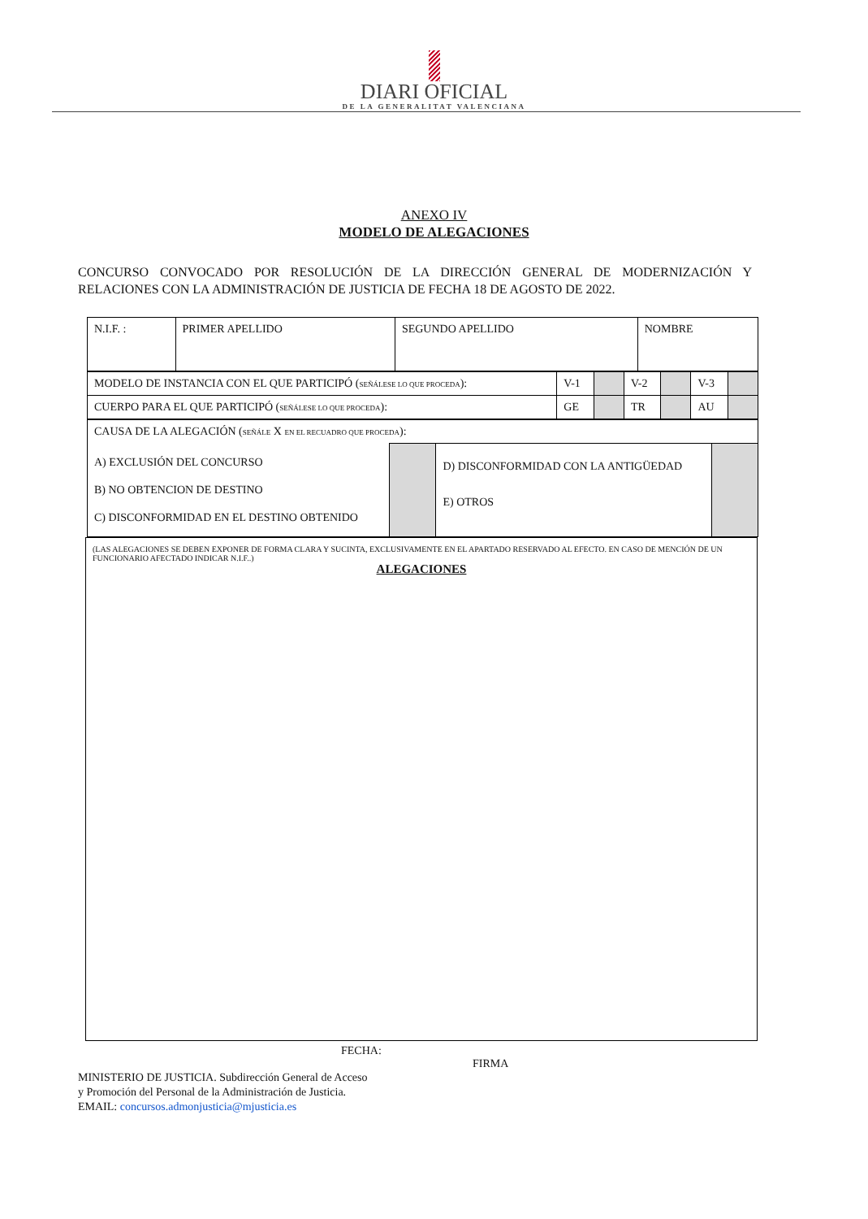DIARI OFICIAL
DE LA GENERALITAT VALENCIANA
ANEXO IV
MODELO DE ALEGACIONES
CONCURSO CONVOCADO POR RESOLUCIÓN DE LA DIRECCIÓN GENERAL DE MODERNIZACIÓN Y RELACIONES CON LA ADMINISTRACIÓN DE JUSTICIA DE FECHA 18 DE AGOSTO DE 2022.
| N.I.F. : | PRIMER APELLIDO | SEGUNDO APELLIDO | NOMBRE |
| MODELO DE INSTANCIA CON EL QUE PARTICIPÓ ( SEÑÁLESE LO QUE PROCEDA ): | V-1 | | V-2 | | V-3 | |
| CUERPO PARA EL QUE PARTICIPÓ ( SEÑÁLESE LO QUE PROCEDA ): | GE | | TR | | AU | |
| CAUSA DE LA ALEGACIÓN ( SEÑÁLE X EN EL RECUADRO QUE PROCEDA ): | | | |
| A) EXCLUSIÓN DEL CONCURSO B) NO OBTENCION DE DESTINO C) DISCONFORMIDAD EN EL DESTINO OBTENIDO | | D) DISCONFORMIDAD CON LA ANTIGÜEDAD E) OTROS | |
(LAS ALEGACIONES SE DEBEN EXPONER DE FORMA CLARA Y SUCINTA, EXCLUSIVAMENTE EN EL APARTADO RESERVADO AL EFECTO. EN CASO DE MENCIÓN DE UN FUNCIONARIO AFECTADO INDICAR N.I.F..)
ALEGACIONES
FECHA:
FIRMA
MINISTERIO DE JUSTICIA. Subdirección General de Acceso
y Promoción del Personal de la Administración de Justicia.
EMAIL: concursos.admonjusticia@mjusticia.es